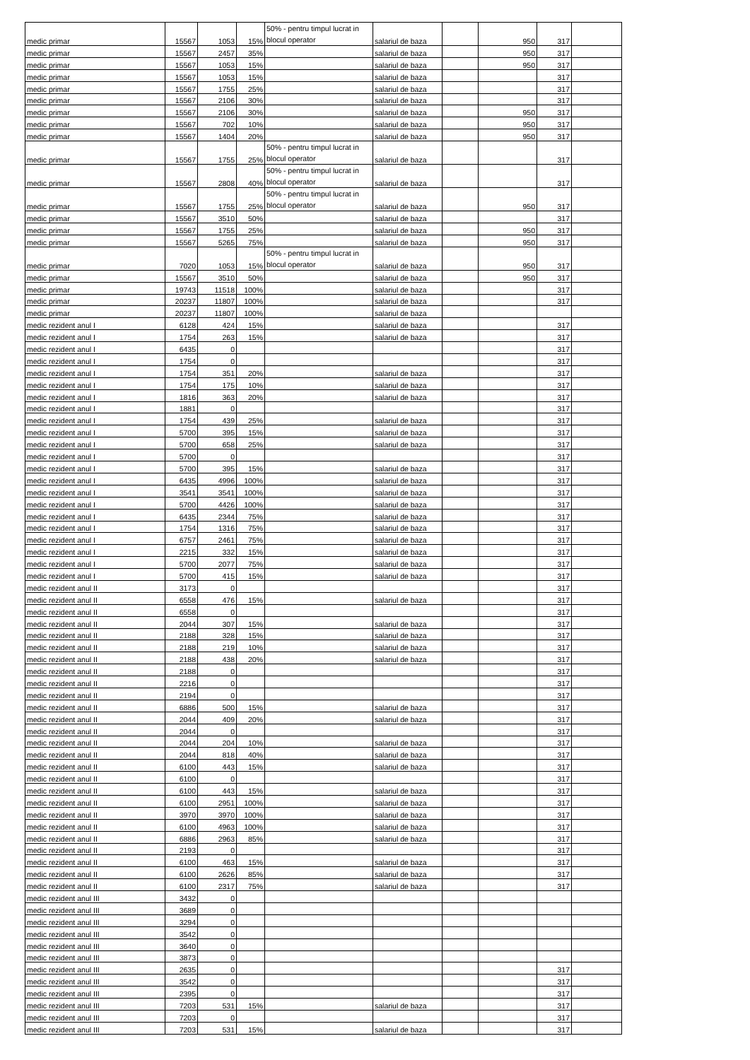| medic primar | 15567 | 1053 | 15% | 50% - pentru timpul lucrat in blocul operator | salariul de baza | | 950 | 317 | |
| medic primar | 15567 | 2457 | 35% | | salariul de baza | | 950 | 317 | |
| medic primar | 15567 | 1053 | 15% | | salariul de baza | | 950 | 317 | |
| medic primar | 15567 | 1053 | 15% | | salariul de baza | | | 317 | |
| medic primar | 15567 | 1755 | 25% | | salariul de baza | | | 317 | |
| medic primar | 15567 | 2106 | 30% | | salariul de baza | | | 317 | |
| medic primar | 15567 | 2106 | 30% | | salariul de baza | | 950 | 317 | |
| medic primar | 15567 | 702 | 10% | | salariul de baza | | 950 | 317 | |
| medic primar | 15567 | 1404 | 20% | | salariul de baza | | 950 | 317 | |
| medic primar | 15567 | 1755 | 25% | 50% - pentru timpul lucrat in blocul operator | salariul de baza | | | 317 | |
| medic primar | 15567 | 2808 | 40% | 50% - pentru timpul lucrat in blocul operator | salariul de baza | | | 317 | |
| medic primar | 15567 | 1755 | 25% | 50% - pentru timpul lucrat in blocul operator | salariul de baza | | 950 | 317 | |
| medic primar | 15567 | 3510 | 50% | | salariul de baza | | | 317 | |
| medic primar | 15567 | 1755 | 25% | | salariul de baza | | 950 | 317 | |
| medic primar | 15567 | 5265 | 75% | | salariul de baza | | 950 | 317 | |
| medic primar | 7020 | 1053 | 15% | 50% - pentru timpul lucrat in blocul operator | salariul de baza | | 950 | 317 | |
| medic primar | 15567 | 3510 | 50% | | salariul de baza | | 950 | 317 | |
| medic primar | 19743 | 11518 | 100% | | salariul de baza | | | 317 | |
| medic primar | 20237 | 11807 | 100% | | salariul de baza | | | 317 | |
| medic primar | 20237 | 11807 | 100% | | salariul de baza | | | | |
| medic rezident anul I | 6128 | 424 | 15% | | salariul de baza | | | 317 | |
| medic rezident anul I | 1754 | 263 | 15% | | salariul de baza | | | 317 | |
| medic rezident anul I | 6435 | 0 | | | | | | 317 | |
| medic rezident anul I | 1754 | 0 | | | | | | 317 | |
| medic rezident anul I | 1754 | 351 | 20% | | salariul de baza | | | 317 | |
| medic rezident anul I | 1754 | 175 | 10% | | salariul de baza | | | 317 | |
| medic rezident anul I | 1816 | 363 | 20% | | salariul de baza | | | 317 | |
| medic rezident anul I | 1881 | 0 | | | | | | 317 | |
| medic rezident anul I | 1754 | 439 | 25% | | salariul de baza | | | 317 | |
| medic rezident anul I | 5700 | 395 | 15% | | salariul de baza | | | 317 | |
| medic rezident anul I | 5700 | 658 | 25% | | salariul de baza | | | 317 | |
| medic rezident anul I | 5700 | 0 | | | | | | 317 | |
| medic rezident anul I | 5700 | 395 | 15% | | salariul de baza | | | 317 | |
| medic rezident anul I | 6435 | 4996 | 100% | | salariul de baza | | | 317 | |
| medic rezident anul I | 3541 | 3541 | 100% | | salariul de baza | | | 317 | |
| medic rezident anul I | 5700 | 4426 | 100% | | salariul de baza | | | 317 | |
| medic rezident anul I | 6435 | 2344 | 75% | | salariul de baza | | | 317 | |
| medic rezident anul I | 1754 | 1316 | 75% | | salariul de baza | | | 317 | |
| medic rezident anul I | 6757 | 2461 | 75% | | salariul de baza | | | 317 | |
| medic rezident anul I | 2215 | 332 | 15% | | salariul de baza | | | 317 | |
| medic rezident anul I | 5700 | 2077 | 75% | | salariul de baza | | | 317 | |
| medic rezident anul I | 5700 | 415 | 15% | | salariul de baza | | | 317 | |
| medic rezident anul II | 3173 | 0 | | | | | | 317 | |
| medic rezident anul II | 6558 | 476 | 15% | | salariul de baza | | | 317 | |
| medic rezident anul II | 6558 | 0 | | | | | | 317 | |
| medic rezident anul II | 2044 | 307 | 15% | | salariul de baza | | | 317 | |
| medic rezident anul II | 2188 | 328 | 15% | | salariul de baza | | | 317 | |
| medic rezident anul II | 2188 | 219 | 10% | | salariul de baza | | | 317 | |
| medic rezident anul II | 2188 | 438 | 20% | | salariul de baza | | | 317 | |
| medic rezident anul II | 2188 | 0 | | | | | | 317 | |
| medic rezident anul II | 2216 | 0 | | | | | | 317 | |
| medic rezident anul II | 2194 | 0 | | | | | | 317 | |
| medic rezident anul II | 6886 | 500 | 15% | | salariul de baza | | | 317 | |
| medic rezident anul II | 2044 | 409 | 20% | | salariul de baza | | | 317 | |
| medic rezident anul II | 2044 | 0 | | | | | | 317 | |
| medic rezident anul II | 2044 | 204 | 10% | | salariul de baza | | | 317 | |
| medic rezident anul II | 2044 | 818 | 40% | | salariul de baza | | | 317 | |
| medic rezident anul II | 6100 | 443 | 15% | | salariul de baza | | | 317 | |
| medic rezident anul II | 6100 | 0 | | | | | | 317 | |
| medic rezident anul II | 6100 | 443 | 15% | | salariul de baza | | | 317 | |
| medic rezident anul II | 6100 | 2951 | 100% | | salariul de baza | | | 317 | |
| medic rezident anul II | 3970 | 3970 | 100% | | salariul de baza | | | 317 | |
| medic rezident anul II | 6100 | 4963 | 100% | | salariul de baza | | | 317 | |
| medic rezident anul II | 6886 | 2963 | 85% | | salariul de baza | | | 317 | |
| medic rezident anul II | 2193 | 0 | | | | | | 317 | |
| medic rezident anul II | 6100 | 463 | 15% | | salariul de baza | | | 317 | |
| medic rezident anul II | 6100 | 2626 | 85% | | salariul de baza | | | 317 | |
| medic rezident anul II | 6100 | 2317 | 75% | | salariul de baza | | | 317 | |
| medic rezident anul III | 3432 | 0 | | | | | | | |
| medic rezident anul III | 3689 | 0 | | | | | | | |
| medic rezident anul III | 3294 | 0 | | | | | | | |
| medic rezident anul III | 3542 | 0 | | | | | | | |
| medic rezident anul III | 3640 | 0 | | | | | | | |
| medic rezident anul III | 3873 | 0 | | | | | | | |
| medic rezident anul III | 2635 | 0 | | | | | | 317 | |
| medic rezident anul III | 3542 | 0 | | | | | | 317 | |
| medic rezident anul III | 2395 | 0 | | | | | | 317 | |
| medic rezident anul III | 7203 | 531 | 15% | | salariul de baza | | | 317 | |
| medic rezident anul III | 7203 | 0 | | | | | | 317 | |
| medic rezident anul III | 7203 | 531 | 15% | | salariul de baza | | | 317 | |